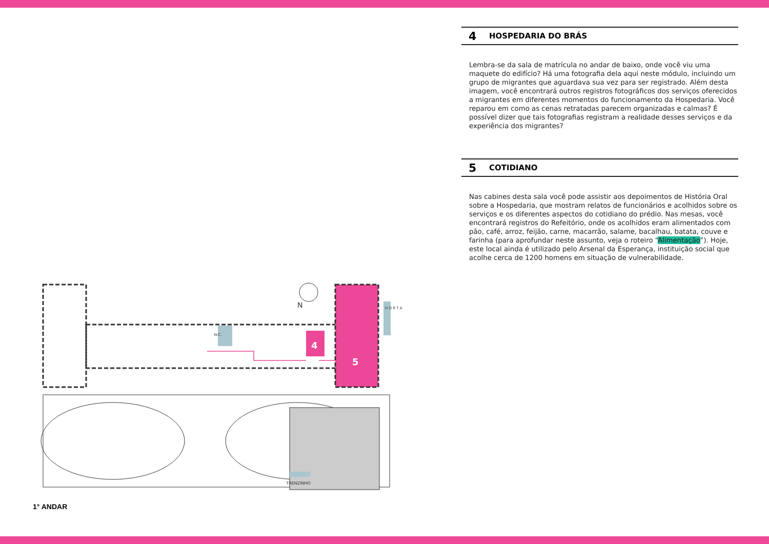4
5
W.C.
H O R T A
TRENZINHO
N
1° ANDAR
4 HOSPEDARIA DO BRÁS
Lembra-se da sala de matrícula no andar de baixo, onde você viu uma maquete do edifício? Há uma fotografia dela aqui neste módulo, incluindo um grupo de migrantes que aguardava sua vez para ser registrado. Além desta imagem, você encontrará outros registros fotográficos dos serviços oferecidos a migrantes em diferentes momentos do funcionamento da Hospedaria. Você reparou em como as cenas retratadas parecem organizadas e calmas? É possível dizer que tais fotografias registram a realidade desses serviços e da experiência dos migrantes?
5 COTIDIANO
Nas cabines desta sala você pode assistir aos depoimentos de História Oral sobre a Hospedaria, que mostram relatos de funcionários e acolhidos sobre os serviços e os diferentes aspectos do cotidiano do prédio. Nas mesas, você encontrará registros do Refeitório, onde os acolhidos eram alimentados com pão, café, arroz, feijão, carne, macarrão, salame, bacalhau, batata, couve e farinha (para aprofundar neste assunto, veja o roteiro “Alimentação”). Hoje, este local ainda é utilizado pelo Arsenal da Esperança, instituição social que acolhe cerca de 1200 homens em situação de vulnerabilidade.